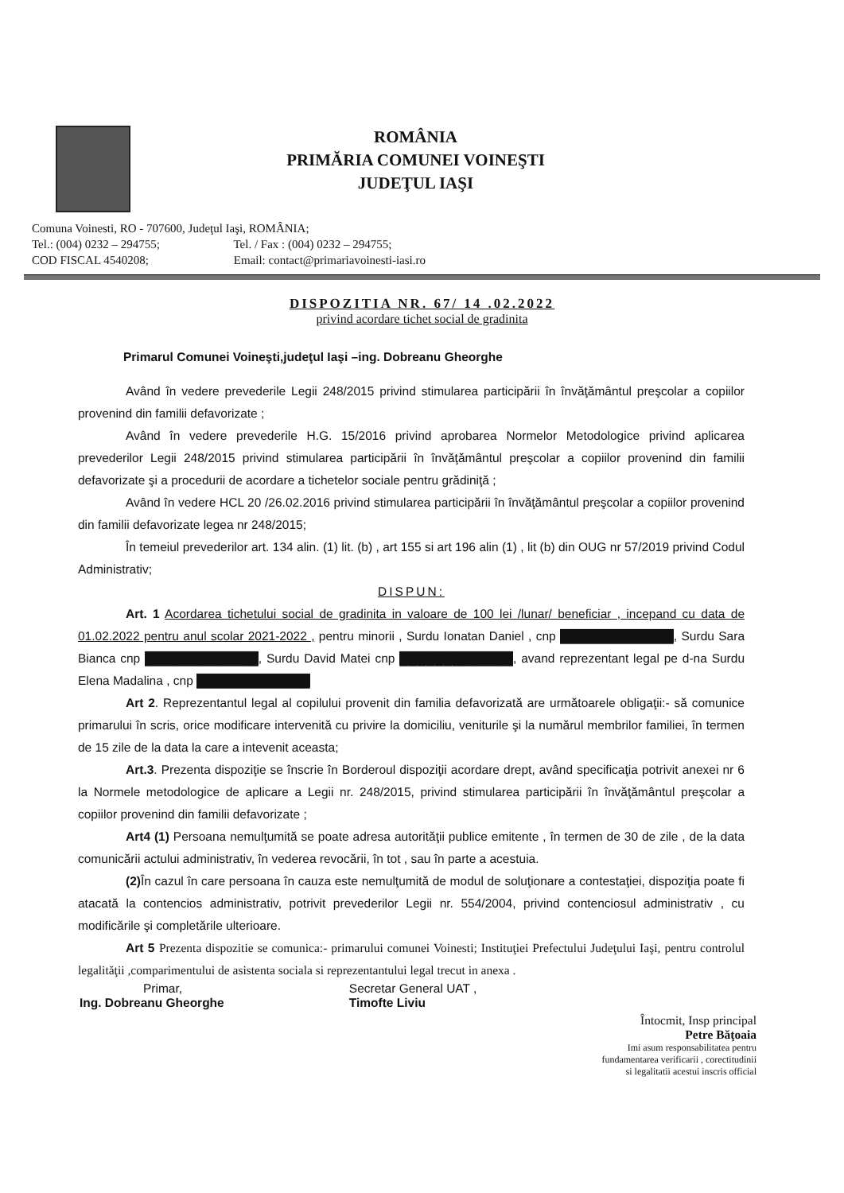ROMÂNIA
PRIMĂRIA COMUNEI VOINEŞTI
JUDEŢUL IAŞI
Comuna Voinesti, RO - 707600, Judeţul Iaşi, ROMÂNIA;
Tel.: (004) 0232 – 294755; Tel. / Fax : (004) 0232 – 294755;
COD FISCAL 4540208; Email: contact@primariavoinesti-iasi.ro
DISPOZITIA NR. 67/ 14 .02.2022
privind acordare tichet social de gradinita
Primarul Comunei Voineşti,judeţul Iaşi –ing. Dobreanu Gheorghe
Având în vedere prevederile Legii 248/2015 privind stimularea participării în învăţământul preşcolar a copiilor provenind din familii defavorizate ;
Având în vedere prevederile H.G. 15/2016 privind aprobarea Normelor Metodologice privind aplicarea prevederilor Legii 248/2015 privind stimularea participării în învăţământul preşcolar a copiilor provenind din familii defavorizate şi a procedurii de acordare a tichetelor sociale pentru grădiniţă ;
Având în vedere HCL 20 /26.02.2016 privind stimularea participării în învăţământul preşcolar a copiilor provenind din familii defavorizate legea nr 248/2015;
În temeiul prevederilor art. 134 alin. (1) lit. (b) , art 155 si art 196 alin (1) , lit (b) din OUG nr 57/2019 privind Codul Administrativ;
DISPUN:
Art. 1 Acordarea tichetului social de gradinita in valoare de 100 lei /lunar/ beneficiar , incepand cu data de 01.02.2022 pentru anul scolar 2021-2022 , pentru minorii , Surdu Ionatan Daniel , cnp █████████████, Surdu Sara Bianca cnp █████████████, Surdu David Matei cnp █████████████, avand reprezentant legal pe d-na Surdu Elena Madalina , cnp █████████████
Art 2. Reprezentantul legal al copilului provenit din familia defavorizată are următoarele obligaţii:- să comunice primarului în scris, orice modificare intervenită cu privire la domiciliu, veniturile şi la numărul membrilor familiei, în termen de 15 zile de la data la care a intevenit aceasta;
Art.3. Prezenta dispoziţie se înscrie în Borderoul dispoziţii acordare drept, având specificaţia potrivit anexei nr 6 la Normele metodologice de aplicare a Legii nr. 248/2015, privind stimularea participării în învăţământul preşcolar a copiilor provenind din familii defavorizate ;
Art4 (1) Persoana nemulţumită se poate adresa autorităţii publice emitente , în termen de 30 de zile , de la data comunicării actului administrativ, în vederea revocării, în tot , sau în parte a acestuia.
(2) În cazul în care persoana în cauza este nemulţumită de modul de soluţionare a contestaţiei, dispoziţia poate fi atacată la contencios administrativ, potrivit prevederilor Legii nr. 554/2004, privind contenciosul administrativ , cu modificările şi completările ulterioare.
Art 5 Prezenta dispozitie se comunica:- primarului comunei Voinesti; Instituţiei Prefectului Judeţului Iaşi, pentru controlul legalităţii ,comparimentului de asistenta sociala si reprezentantului legal trecut in anexa .
Primar,
Ing. Dobreanu Gheorghe
Secretar General UAT ,
Timofte Liviu
Întocmit, Insp principal
Petre Băţoaia
Imi asum responsabilitatea pentru
fundamentarea verificarii , corectitudinii
si legalitatii acestui inscris official